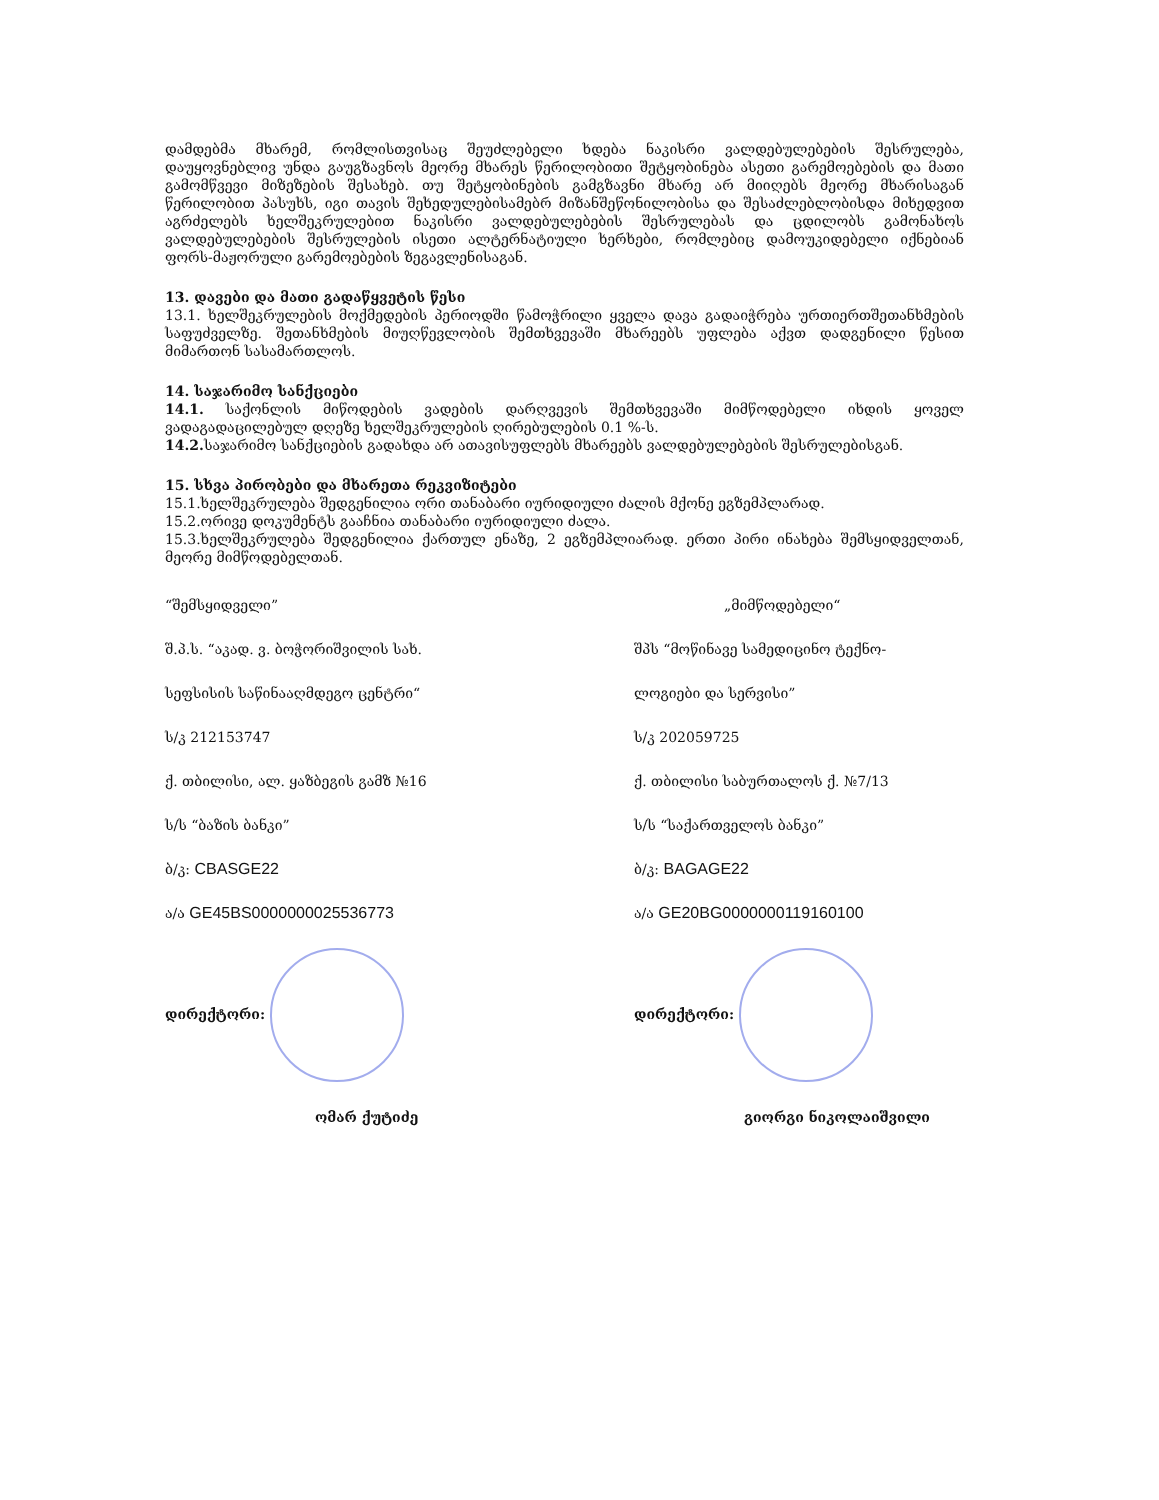დამდებმა მხარემ, რომლისთვისაც შეუძლებელი ხდება ნაკისრი ვალდებულებების შესრულება, დაუყოვნებლივ უნდა გაუგზავნოს მეორე მხარეს წერილობითი შეტყობინება ასეთი გარემოებების და მათი გამომწვევი მიზეზების შესახებ. თუ შეტყობინების გამგზავნი მხარე არ მიიღებს მეორე მხარისაგან წერილობით პასუხს, იგი თავის შეხედულებისამებრ მიზანშეწონილობისა და შესაძლებლობისდა მიხედვით აგრძელებს ხელშეკრულებით ნაკისრი ვალდებულებების შესრულებას და ცდილობს გამონახოს ვალდებულებების შესრულების ისეთი ალტერნატიული ხერხები, რომლებიც დამოუკიდებელი იქნებიან ფორს-მაჟორული გარემოებების ზეგავლენისაგან.
13. დავები და მათი გადაწყვეტის წესი
13.1. ხელშეკრულების მოქმედების პერიოდში წამოჭრილი ყველა დავა გადაიჭრება ურთიერთშეთანხმების საფუძველზე. შეთანხმების მიუღწევლობის შემთხვევაში მხარეებს უფლება აქვთ დადგენილი წესით მიმართონ სასამართლოს.
14. საჯარიმო სანქციები
14.1. საქონლის მიწოდების ვადების დარღვევის შემთხვევაში მიმწოდებელი იხდის ყოველ ვადაგადაცილებულ დღეზე ხელშეკრულების ღირებულების 0.1 %-ს.
14.2. საჯარიმო სანქციების გადახდა არ ათავისუფლებს მხარეებს ვალდებულებების შესრულებისგან.
15. სხვა პირობები და მხარეთა რეკვიზიტები
15.1.ხელშეკრულება შედგენილია ორი თანაბარი იურიდიული ძალის მქონე ეგზემპლარად.
15.2.ორივე დოკუმენტს გააჩნია თანაბარი იურიდიული ძალა.
15.3.ხელშეკრულება შედგენილია ქართულ ენაზე, 2 ეგზემპლიარად. ერთი პირი ინახება შემსყიდველთან, მეორე მიმწოდებელთან.
“შემსყიდველი”
შ.პ.ს. “აკად. ვ. ბოჭორიშვილის სახ.
სეფსისის საწინააღმდეგო ცენტრი“
ს/კ 212153747
ქ. თბილისი, ალ. ყაზბეგის გამზ №16
ს/ს “ბაზის ბანკი”
ბ/კ: CBASGE22
ა/ა GE45BS0000000025536773
დირექტორი:
ომარ ქუტიძე
„მიმწოდებელი“
შპს “მოწინავე სამედიცინო ტექნო-
ლოგიები და სერვისი”
ს/კ 202059725
ქ. თბილისი საბურთალოს ქ. №7/13
ს/ს “საქართველოს ბანკი”
ბ/კ: BAGAGE22
ა/ა GE20BG0000000119160100
დირექტორი:
გიორგი ნიკოლაიშვილი